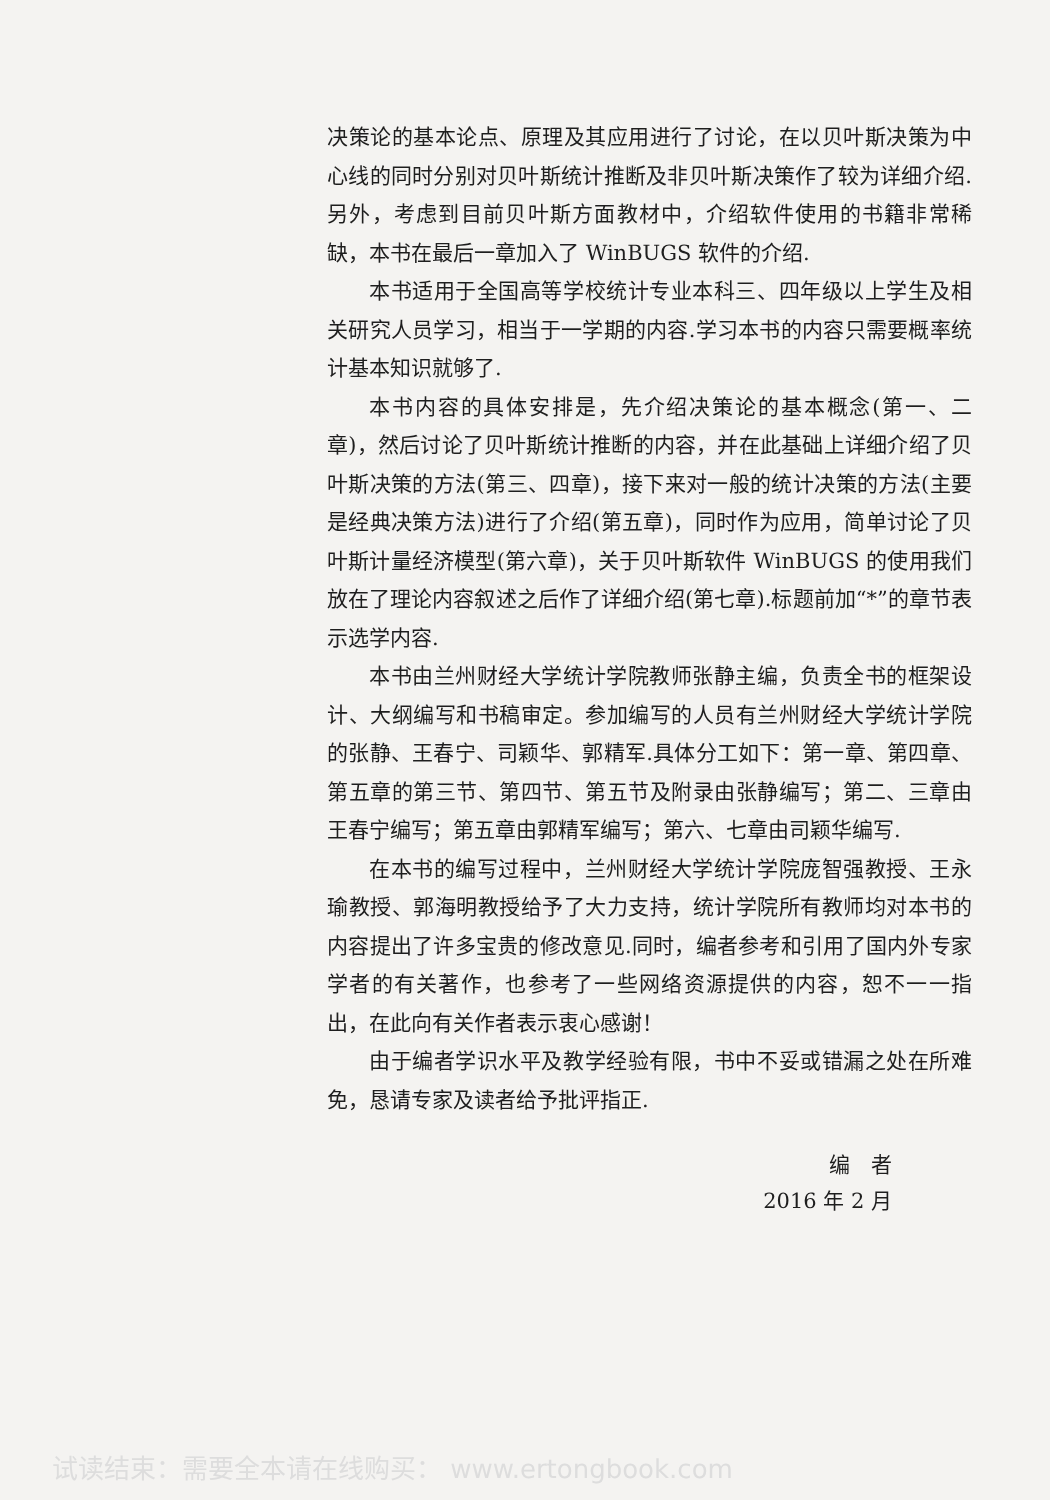决策论的基本论点、原理及其应用进行了讨论，在以贝叶斯决策为中心线的同时分别对贝叶斯统计推断及非贝叶斯决策作了较为详细介绍.另外，考虑到目前贝叶斯方面教材中，介绍软件使用的书籍非常稀缺，本书在最后一章加入了 WinBUGS 软件的介绍.
本书适用于全国高等学校统计专业本科三、四年级以上学生及相关研究人员学习，相当于一学期的内容.学习本书的内容只需要概率统计基本知识就够了.
本书内容的具体安排是，先介绍决策论的基本概念(第一、二章)，然后讨论了贝叶斯统计推断的内容，并在此基础上详细介绍了贝叶斯决策的方法(第三、四章)，接下来对一般的统计决策的方法(主要是经典决策方法)进行了介绍(第五章)，同时作为应用，简单讨论了贝叶斯计量经济模型(第六章)，关于贝叶斯软件 WinBUGS 的使用我们放在了理论内容叙述之后作了详细介绍(第七章).标题前加“*”的章节表示选学内容.
本书由兰州财经大学统计学院教师张静主编，负责全书的框架设计、大纲编写和书稿审定。参加编写的人员有兰州财经大学统计学院的张静、王春宁、司颖华、郭精军.具体分工如下：第一章、第四章、第五章的第三节、第四节、第五节及附录由张静编写；第二、三章由王春宁编写；第五章由郭精军编写；第六、七章由司颖华编写.
在本书的编写过程中，兰州财经大学统计学院庞智强教授、王永瑜教授、郭海明教授给予了大力支持，统计学院所有教师均对本书的内容提出了许多宝贵的修改意见.同时，编者参考和引用了国内外专家学者的有关著作，也参考了一些网络资源提供的内容，恕不一一指出，在此向有关作者表示衷心感谢！
由于编者学识水平及教学经验有限，书中不妥或错漏之处在所难免，恳请专家及读者给予批评指正.
编　者
2016 年 2 月
试读结束：需要全本请在线购买： www.ertongbook.com